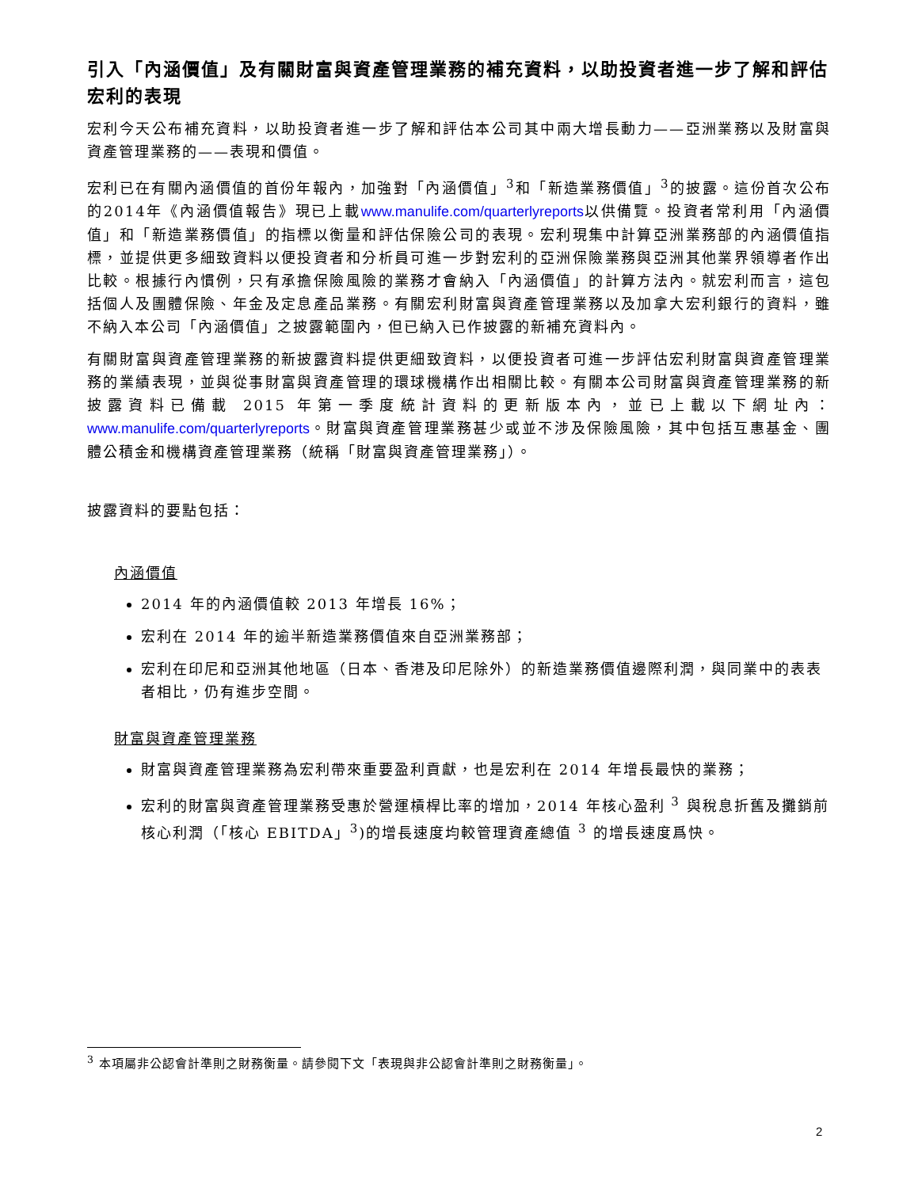引入「內涵價值」及有關財富與資產管理業務的補充資料，以助投資者進一步了解和評估宏利的表現
宏利今天公布補充資料，以助投資者進一步了解和評估本公司其中兩大增長動力——亞洲業務以及財富與資產管理業務的——表現和價值。
宏利已在有關內涵價值的首份年報內，加強對「內涵價值」<sup>3</sup>和「新造業務價值」<sup>3</sup>的披露。這份首次公布的2014年《內涵價值報告》現已上載www.manulife.com/quarterlyreports以供備覽。投資者常利用「內涵價值」和「新造業務價值」的指標以衡量和評估保險公司的表現。宏利現集中計算亞洲業務部的內涵價值指標，並提供更多細致資料以便投資者和分析員可進一步對宏利的亞洲保險業務與亞洲其他業界領導者作出比較。根據行內慣例，只有承擔保險風險的業務才會納入「內涵價值」的計算方法內。就宏利而言，這包括個人及團體保險、年金及定息產品業務。有關宏利財富與資產管理業務以及加拿大宏利銀行的資料，雖不納入本公司「內涵價值」之披露範圍內，但已納入已作披露的新補充資料內。
有關財富與資產管理業務的新披露資料提供更細致資料，以便投資者可進一步評估宏利財富與資產管理業務的業績表現，並與從事財富與資產管理的環球機構作出相關比較。有關本公司財富與資產管理業務的新披露資料已備載 2015 年第一季度統計資料的更新版本內，並已上載以下網址內：www.manulife.com/quarterlyreports。財富與資產管理業務甚少或並不涉及保險風險，其中包括互惠基金、團體公積金和機構資產管理業務（統稱「財富與資產管理業務」）。
披露資料的要點包括：
內涵價值
2014 年的內涵價值較 2013 年增長 16%；
宏利在 2014 年的逾半新造業務價值來自亞洲業務部；
宏利在印尼和亞洲其他地區（日本、香港及印尼除外）的新造業務價值邊際利潤，與同業中的表表者相比，仍有進步空間。
財富與資產管理業務
財富與資產管理業務為宏利帶來重要盈利貢獻，也是宏利在 2014 年增長最快的業務；
宏利的財富與資產管理業務受惠於營運槓桿比率的增加，2014 年核心盈利 <sup>3</sup> 與稅息折舊及攤銷前核心利潤（「核心 EBITDA」<sup>3</sup>)的增長速度均較管理資產總值 <sup>3</sup> 的增長速度爲快。
<sup>3</sup> 本項屬非公認會計準則之財務衡量。請參閱下文「表現與非公認會計準則之財務衡量」。
2